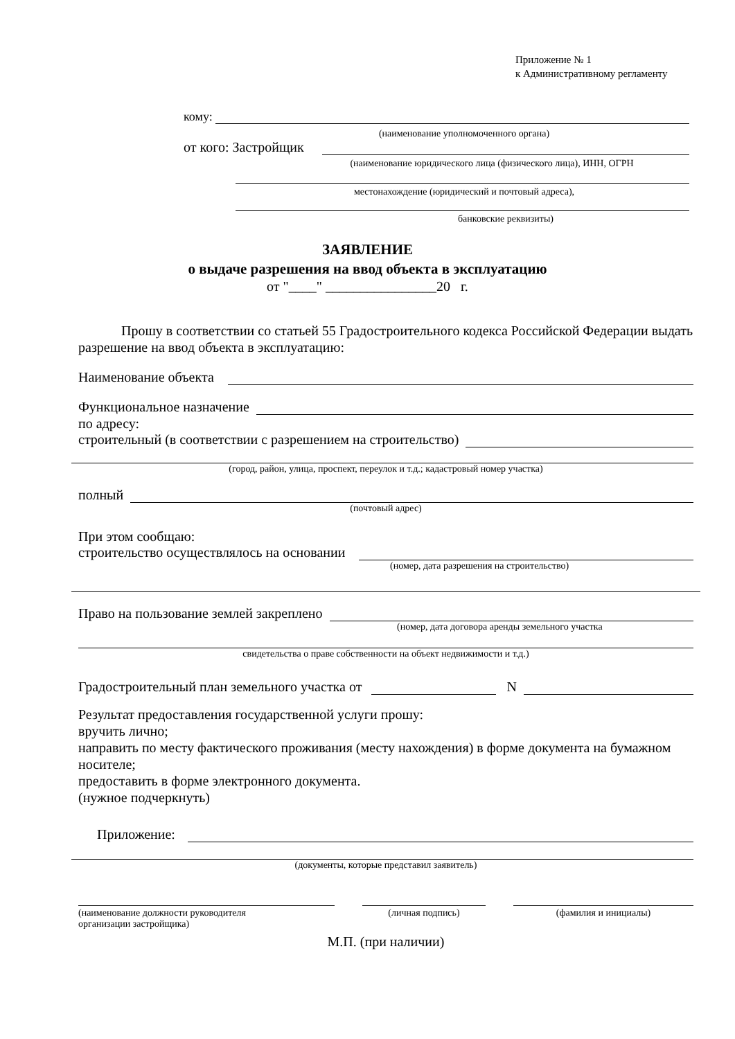Приложение № 1
к Административному регламенту
кому:
(наименование уполномоченного органа)
от кого: Застройщик
(наименование юридического лица (физического лица), ИНН, ОГРН
местонахождение (юридический и почтовый адреса),
банковские реквизиты)
ЗАЯВЛЕНИЕ
о выдаче разрешения на ввод объекта в эксплуатацию
от "____" ________________20 г.
Прошу в соответствии со статьей 55 Градостроительного кодекса Российской Федерации выдать разрешение на ввод объекта в эксплуатацию:
Наименование объекта
Функциональное назначение
по адресу:
строительный (в соответствии с разрешением на строительство)
(город, район, улица, проспект, переулок и т.д.; кадастровый номер участка)
полный
(почтовый адрес)
При этом сообщаю:
строительство осуществлялось на основании
(номер, дата разрешения на строительство)
Право на пользование землей закреплено
(номер, дата договора аренды земельного участка
свидетельства о праве собственности на объект недвижимости и т.д.)
Градостроительный план земельного участка от N
Результат предоставления государственной услуги прошу:
вручить лично;
направить по месту фактического проживания (месту нахождения) в форме документа на бумажном носителе;
предоставить в форме электронного документа.
(нужное подчеркнуть)
Приложение:
(документы, которые представил заявитель)
(наименование должности руководителя
организации застройщика)
(личная подпись) (фамилия и инициалы)
М.П. (при наличии)